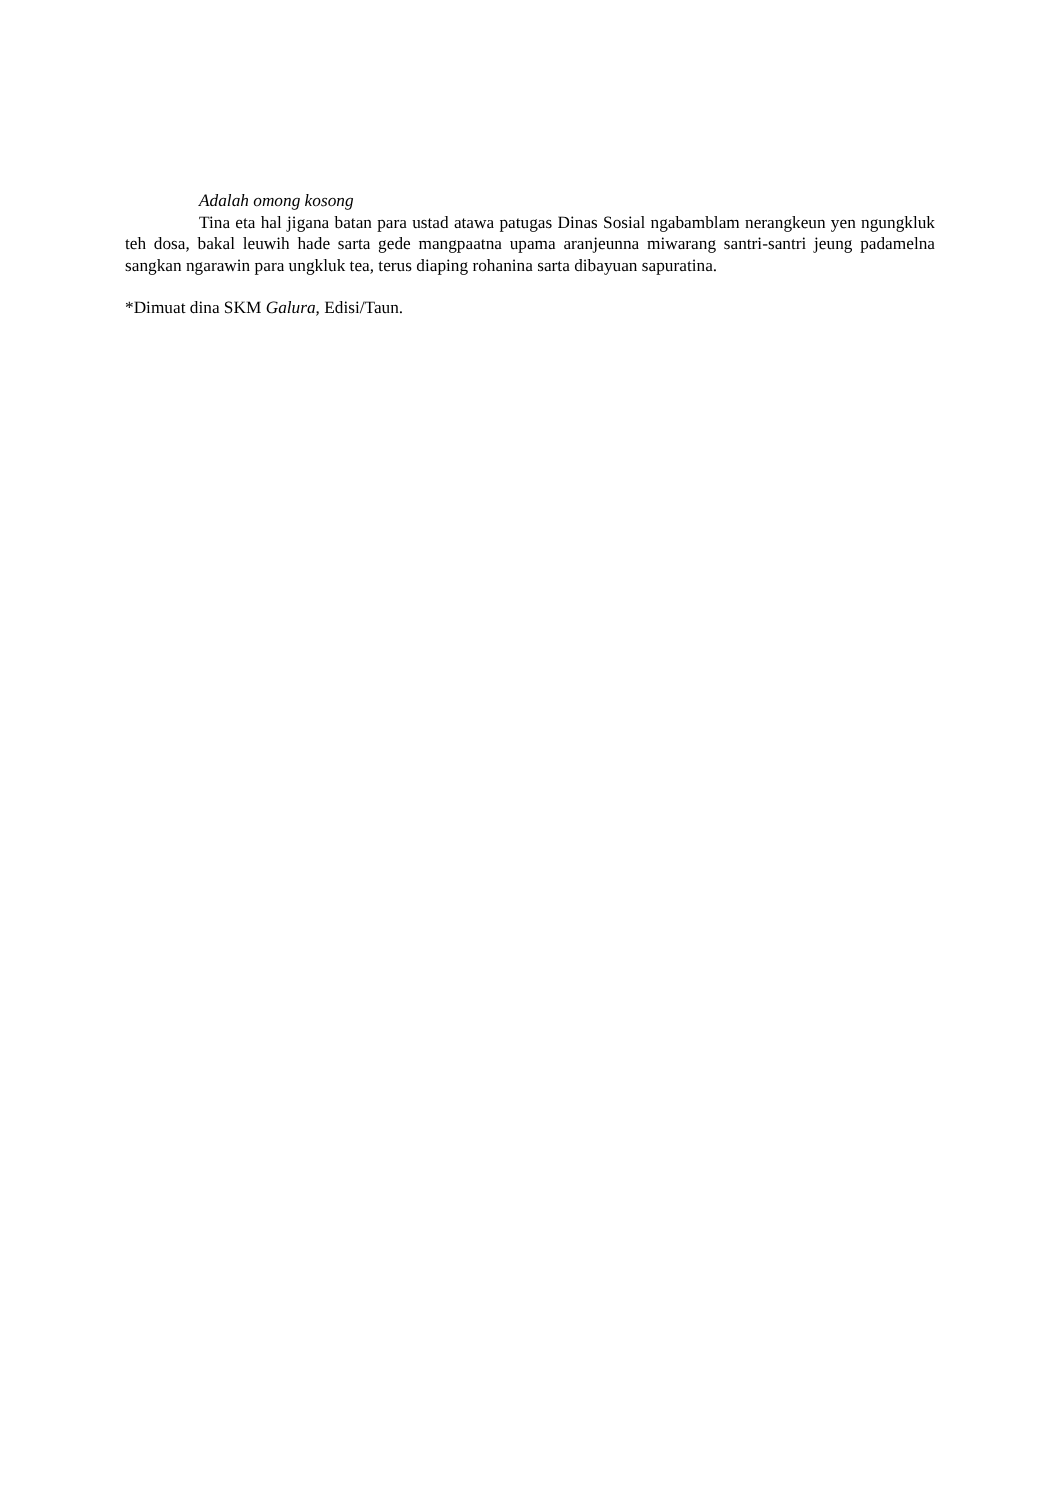Adalah omong kosong
Tina eta hal jigana batan para ustad atawa patugas Dinas Sosial ngabamblam nerangkeun yen ngungkluk teh dosa, bakal leuwih hade sarta gede mangpaatna upama aranjeunna miwarang santri-santri jeung padamelna sangkan ngarawin para ungkluk tea, terus diaping rohanina sarta dibayuan sapuratina.
*Dimuat dina SKM Galura, Edisi/Taun.